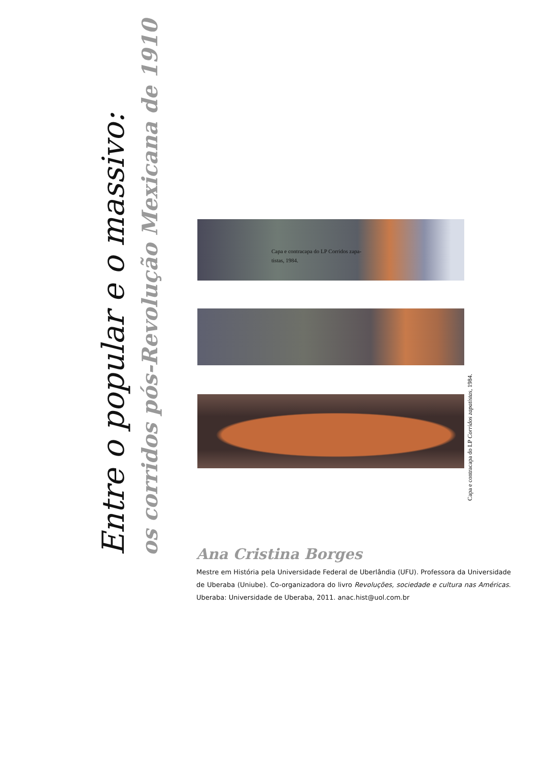Entre o popular e o massivo:
os corridos pós-Revolução Mexicana de 1910
Capa e contracapa do LP Corridos zapa-
tistas, 1984.
Capa e contracapa do LP Corridos zapatistas, 1984.
Ana Cristina Borges
Mestre em História pela Universidade Federal de Uberlândia (UFU). Professora da Universidade de Uberaba (Uniube). Co-organizadora do livro Revoluções, sociedade e cultura nas Américas. Uberaba: Universidade de Uberaba, 2011. anac.hist@uol.com.br